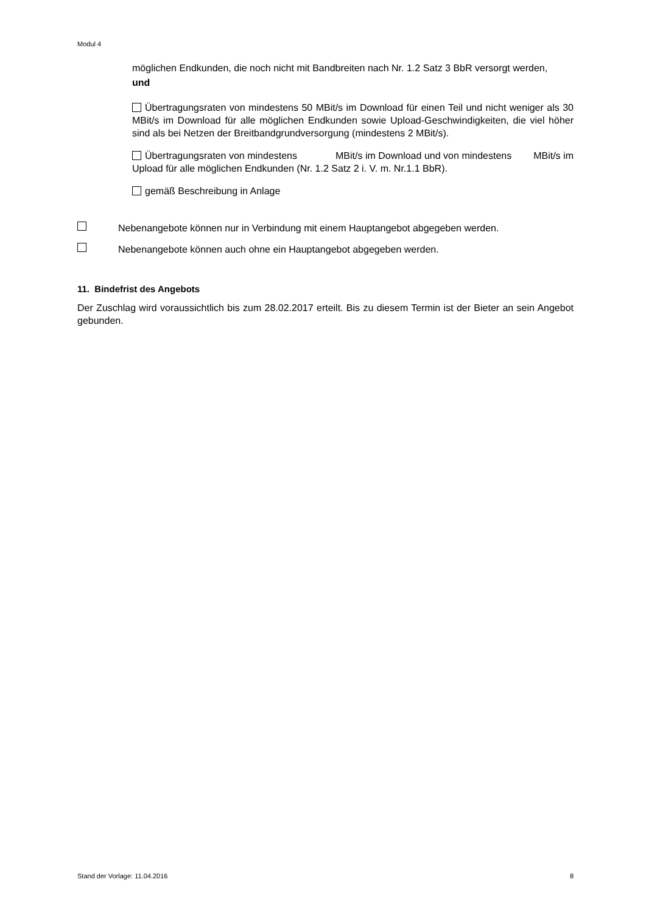Modul 4
möglichen Endkunden, die noch nicht mit Bandbreiten nach Nr. 1.2 Satz 3 BbR versorgt werden,
und
Übertragungsraten von mindestens 50 MBit/s im Download für einen Teil und nicht weniger als 30 MBit/s im Download für alle möglichen Endkunden sowie Upload-Geschwindigkeiten, die viel höher sind als bei Netzen der Breitbandgrundversorgung (mindestens 2 MBit/s).
Übertragungsraten von mindestens MBit/s im Download und von mindestens MBit/s im Upload für alle möglichen Endkunden (Nr. 1.2 Satz 2 i. V. m. Nr.1.1 BbR).
gemäß Beschreibung in Anlage
Nebenangebote können nur in Verbindung mit einem Hauptangebot abgegeben werden.
Nebenangebote können auch ohne ein Hauptangebot abgegeben werden.
11. Bindefrist des Angebots
Der Zuschlag wird voraussichtlich bis zum 28.02.2017 erteilt. Bis zu diesem Termin ist der Bieter an sein Angebot gebunden.
Stand der Vorlage: 11.04.2016 8